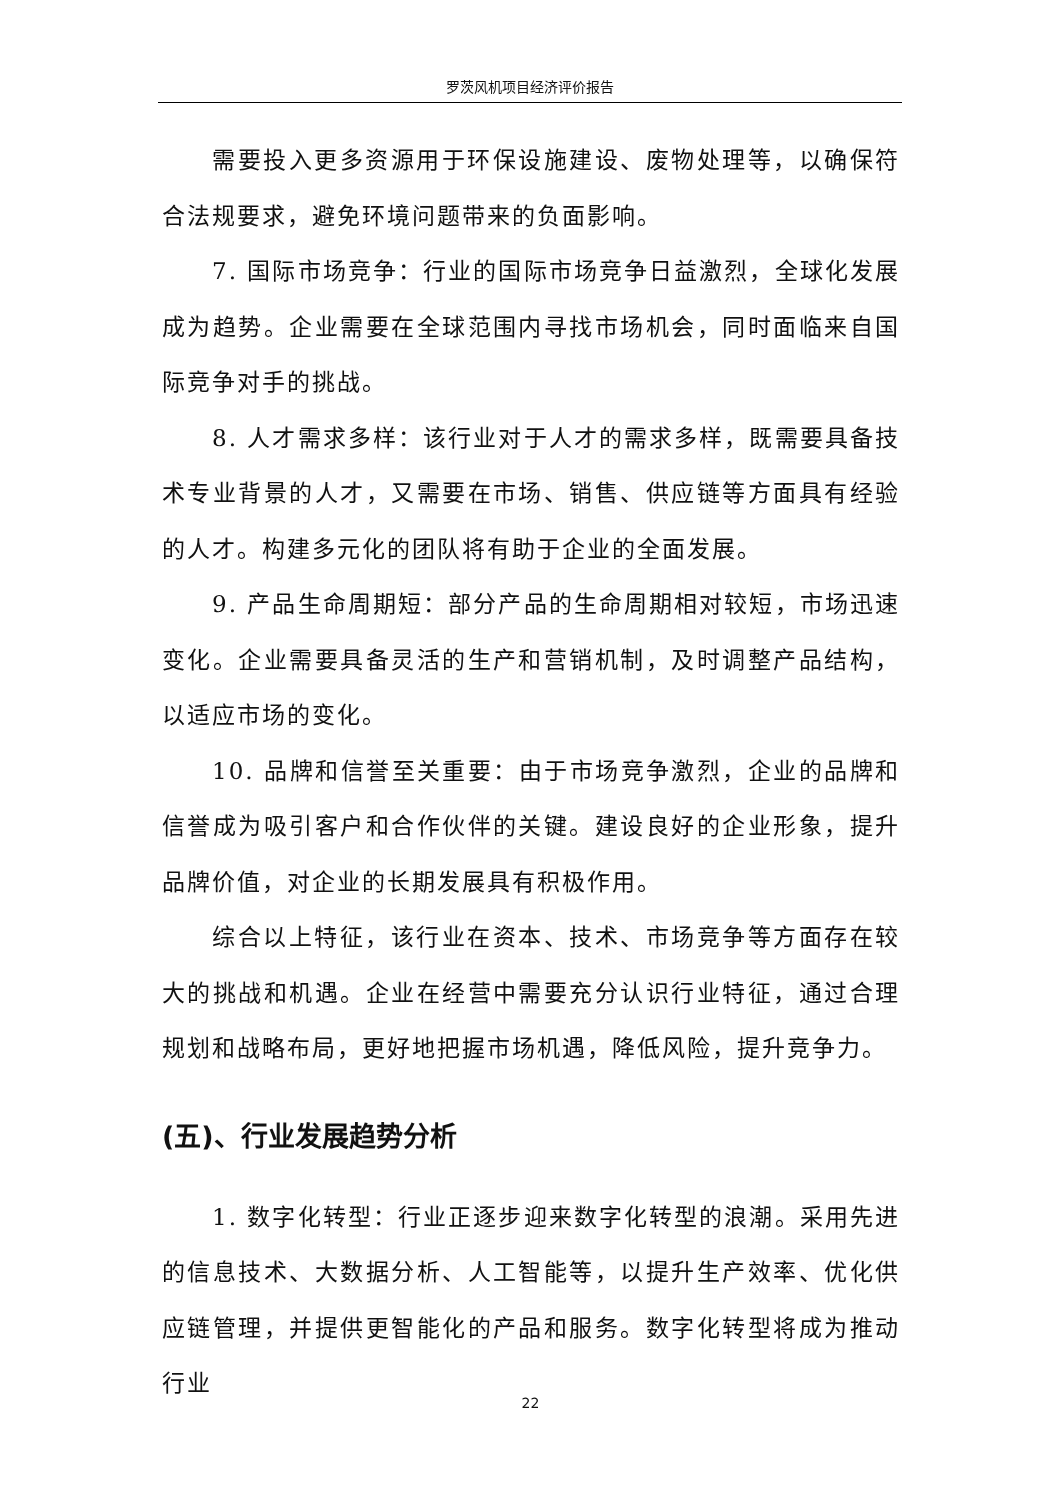罗茨风机项目经济评价报告
需要投入更多资源用于环保设施建设、废物处理等，以确保符合法规要求，避免环境问题带来的负面影响。
7. 国际市场竞争：行业的国际市场竞争日益激烈，全球化发展成为趋势。企业需要在全球范围内寻找市场机会，同时面临来自国际竞争对手的挑战。
8. 人才需求多样：该行业对于人才的需求多样，既需要具备技术专业背景的人才，又需要在市场、销售、供应链等方面具有经验的人才。构建多元化的团队将有助于企业的全面发展。
9. 产品生命周期短：部分产品的生命周期相对较短，市场迅速变化。企业需要具备灵活的生产和营销机制，及时调整产品结构，以适应市场的变化。
10. 品牌和信誉至关重要：由于市场竞争激烈，企业的品牌和信誉成为吸引客户和合作伙伴的关键。建设良好的企业形象，提升品牌价值，对企业的长期发展具有积极作用。
综合以上特征，该行业在资本、技术、市场竞争等方面存在较大的挑战和机遇。企业在经营中需要充分认识行业特征，通过合理规划和战略布局，更好地把握市场机遇，降低风险，提升竞争力。
(五)、行业发展趋势分析
1. 数字化转型：行业正逐步迎来数字化转型的浪潮。采用先进的信息技术、大数据分析、人工智能等，以提升生产效率、优化供应链管理，并提供更智能化的产品和服务。数字化转型将成为推动行业
22